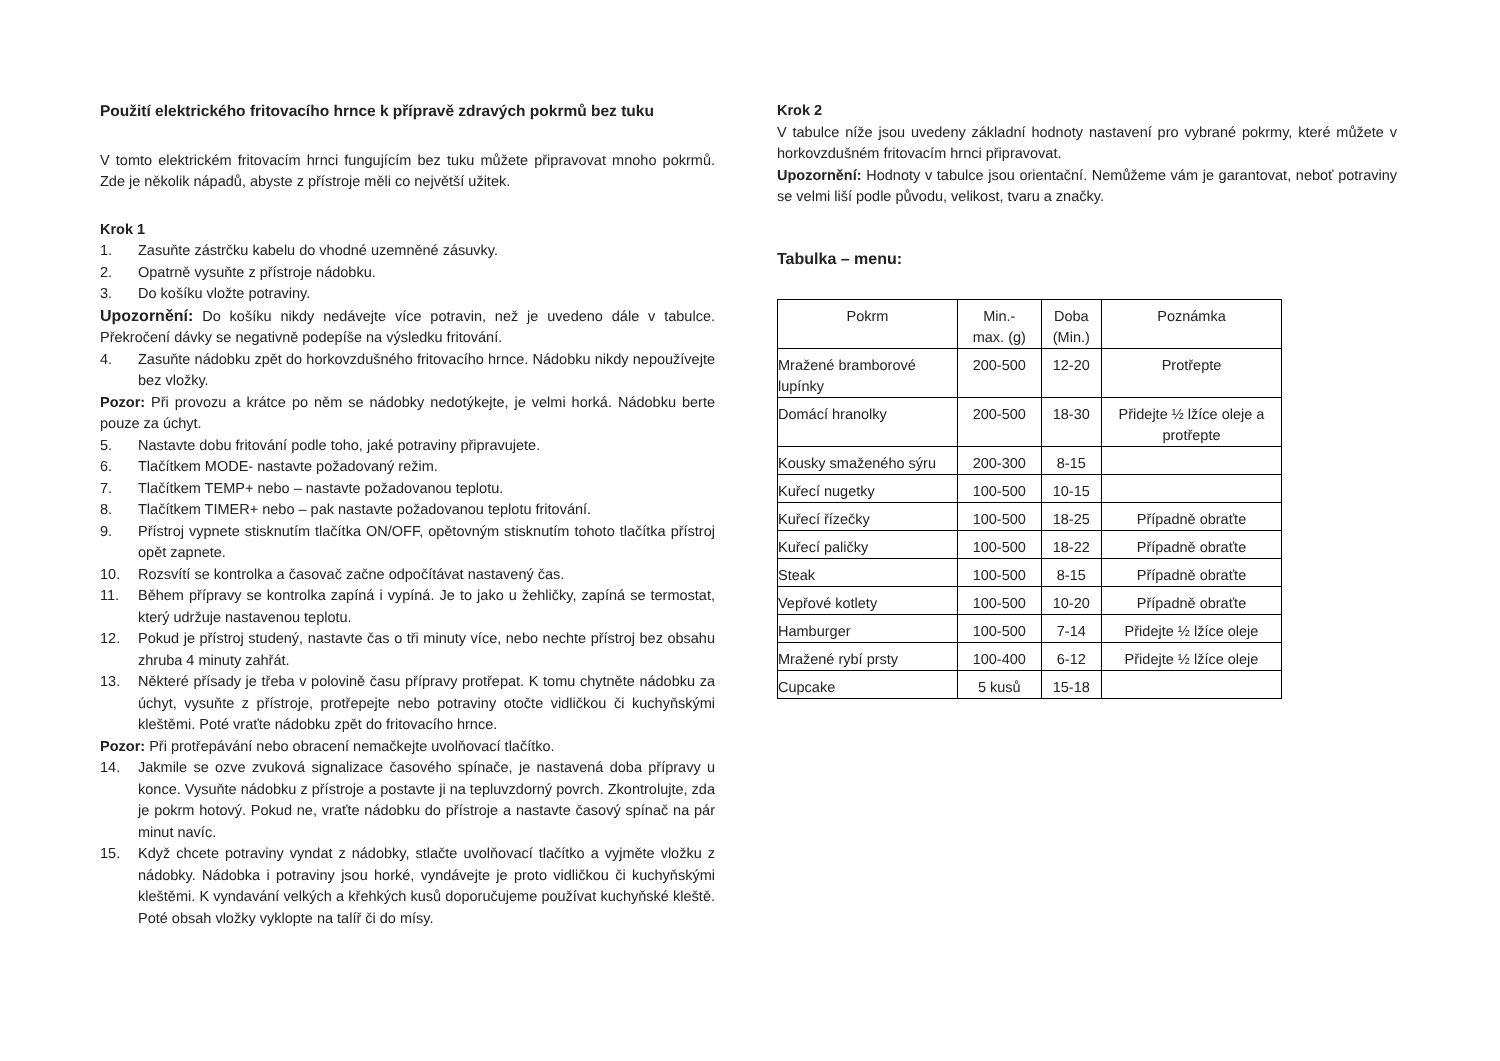Použití elektrického fritovacího hrnce k přípravě zdravých pokrmů bez tuku
V tomto elektrickém fritovacím hrnci fungujícím bez tuku můžete připravovat mnoho pokrmů. Zde je několik nápadů, abyste z přístroje měli co největší užitek.
Krok 1
1. Zasuňte zástrčku kabelu do vhodné uzemněné zásuvky.
2. Opatrně vysuňte z přístroje nádobku.
3. Do košíku vložte potraviny.
Upozornění: Do košíku nikdy nedávejte více potravin, než je uvedeno dále v tabulce. Překročení dávky se negativně podepíše na výsledku fritování.
4. Zasuňte nádobku zpět do horkovzdušného fritovacího hrnce. Nádobku nikdy nepoužívejte bez vložky.
Pozor: Při provozu a krátce po něm se nádobky nedotýkejte, je velmi horká. Nádobku berte pouze za úchyt.
5. Nastavte dobu fritování podle toho, jaké potraviny připravujete.
6. Tlačítkem MODE- nastavte požadovaný režim.
7. Tlačítkem TEMP+ nebo – nastavte požadovanou teplotu.
8. Tlačítkem TIMER+ nebo – pak nastavte požadovanou teplotu fritování.
9. Přístroj vypnete stisknutím tlačítka ON/OFF, opětovným stisknutím tohoto tlačítka přístroj opět zapnete.
10. Rozsvítí se kontrolka a časovač začne odpočítávat nastavený čas.
11. Během přípravy se kontrolka zapíná i vypíná. Je to jako u žehličky, zapíná se termostat, který udržuje nastavenou teplotu.
12. Pokud je přístroj studený, nastavte čas o tři minuty více, nebo nechte přístroj bez obsahu zhruba 4 minuty zahřát.
13. Některé přísady je třeba v polovině času přípravy protřepat. K tomu chytněte nádobku za úchyt, vysuňte z přístroje, protřepejte nebo potraviny otočte vidličkou či kuchyňskými kleštěmi. Poté vraťte nádobku zpět do fritovacího hrnce.
Pozor: Při protřepávání nebo obracení nemačkejte uvolňovací tlačítko.
14. Jakmile se ozve zvuková signalizace časového spínače, je nastavená doba přípravy u konce. Vysuňte nádobku z přístroje a postavte ji na tepluvzdorný povrch. Zkontrolujte, zda je pokrm hotový. Pokud ne, vraťte nádobku do přístroje a nastavte časový spínač na pár minut navíc.
15. Když chcete potraviny vyndat z nádobky, stlačte uvolňovací tlačítko a vyjměte vložku z nádobky. Nádobka i potraviny jsou horké, vyndávejte je proto vidličkou či kuchyňskými kleštěmi. K vyndavání velkých a křehkých kusů doporučujeme používat kuchyňské kleště. Poté obsah vložky vyklopte na talíř či do mísy.
Krok 2
V tabulce níže jsou uvedeny základní hodnoty nastavení pro vybrané pokrmy, které můžete v horkovzdušném fritovacím hrnci připravovat.
Upozornění: Hodnoty v tabulce jsou orientační. Nemůžeme vám je garantovat, neboť potraviny se velmi liší podle původu, velikost, tvaru a značky.
Tabulka – menu:
| Pokrm | Min.- max. (g) | Doba (Min.) | Poznámka |
| Mražené bramborové lupínky | 200-500 | 12-20 | Protřepte |
| Domácí hranolky | 200-500 | 18-30 | Přidejte ½ lžíce oleje a protřepte |
| Kousky smaženého sýru | 200-300 | 8-15 | |
| Kuřecí nugetky | 100-500 | 10-15 | |
| Kuřecí řízečky | 100-500 | 18-25 | Případně obraťte |
| Kuřecí paličky | 100-500 | 18-22 | Případně obraťte |
| Steak | 100-500 | 8-15 | Případně obraťte |
| Vepřové kotlety | 100-500 | 10-20 | Případně obraťte |
| Hamburger | 100-500 | 7-14 | Přidejte ½ lžíce oleje |
| Mražené rybí prsty | 100-400 | 6-12 | Přidejte ½ lžíce oleje |
| Cupcake | 5 kusů | 15-18 | |